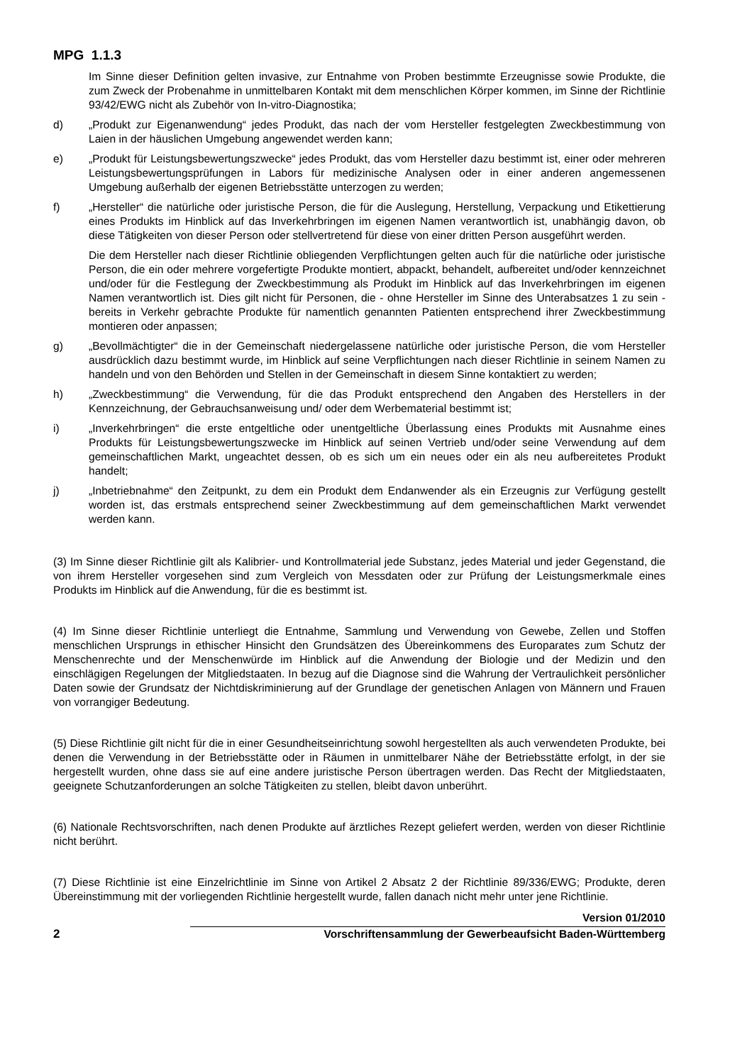MPG 1.1.3
Im Sinne dieser Definition gelten invasive, zur Entnahme von Proben bestimmte Erzeugnisse sowie Produkte, die zum Zweck der Probenahme in unmittelbaren Kontakt mit dem menschlichen Körper kommen, im Sinne der Richtlinie 93/42/EWG nicht als Zubehör von In-vitro-Diagnostika;
d) „Produkt zur Eigenanwendung“ jedes Produkt, das nach der vom Hersteller festgelegten Zweckbestimmung von Laien in der häuslichen Umgebung angewendet werden kann;
e) „Produkt für Leistungsbewertungszwecke“ jedes Produkt, das vom Hersteller dazu bestimmt ist, einer oder mehreren Leistungsbewertungsprüfungen in Labors für medizinische Analysen oder in einer anderen angemessenen Umgebung außerhalb der eigenen Betriebsstätte unterzogen zu werden;
f) „Hersteller“ die natürliche oder juristische Person, die für die Auslegung, Herstellung, Verpackung und Etikettierung eines Produkts im Hinblick auf das Inverkehrbringen im eigenen Namen verantwortlich ist, unabhängig davon, ob diese Tätigkeiten von dieser Person oder stellvertretend für diese von einer dritten Person ausgeführt werden.
Die dem Hersteller nach dieser Richtlinie obliegenden Verpflichtungen gelten auch für die natürliche oder juristische Person, die ein oder mehrere vorgefertigte Produkte montiert, abpackt, behandelt, aufbereitet und/oder kennzeichnet und/oder für die Festlegung der Zweckbestimmung als Produkt im Hinblick auf das Inverkehrbringen im eigenen Namen verantwortlich ist. Dies gilt nicht für Personen, die - ohne Hersteller im Sinne des Unterabsatzes 1 zu sein - bereits in Verkehr gebrachte Produkte für namentlich genannten Patienten entsprechend ihrer Zweckbestimmung montieren oder anpassen;
g) „Bevollmächtigter“ die in der Gemeinschaft niedergelassene natürliche oder juristische Person, die vom Hersteller ausdrücklich dazu bestimmt wurde, im Hinblick auf seine Verpflichtungen nach dieser Richtlinie in seinem Namen zu handeln und von den Behörden und Stellen in der Gemeinschaft in diesem Sinne kontaktiert zu werden;
h) „Zweckbestimmung“ die Verwendung, für die das Produkt entsprechend den Angaben des Herstellers in der Kennzeichnung, der Gebrauchsanweisung und/ oder dem Werbematerial bestimmt ist;
i) „Inverkehrbringen“ die erste entgeltliche oder unentgeltliche Überlassung eines Produkts mit Ausnahme eines Produkts für Leistungsbewertungszwecke im Hinblick auf seinen Vertrieb und/oder seine Verwendung auf dem gemeinschaftlichen Markt, ungeachtet dessen, ob es sich um ein neues oder ein als neu aufbereitetes Produkt handelt;
j) „Inbetriebnahme“ den Zeitpunkt, zu dem ein Produkt dem Endanwender als ein Erzeugnis zur Verfügung gestellt worden ist, das erstmals entsprechend seiner Zweckbestimmung auf dem gemeinschaftlichen Markt verwendet werden kann.
(3) Im Sinne dieser Richtlinie gilt als Kalibrier- und Kontrollmaterial jede Substanz, jedes Material und jeder Gegenstand, die von ihrem Hersteller vorgesehen sind zum Vergleich von Messdaten oder zur Prüfung der Leistungsmerkmale eines Produkts im Hinblick auf die Anwendung, für die es bestimmt ist.
(4) Im Sinne dieser Richtlinie unterliegt die Entnahme, Sammlung und Verwendung von Gewebe, Zellen und Stoffen menschlichen Ursprungs in ethischer Hinsicht den Grundsätzen des Übereinkommens des Europarates zum Schutz der Menschenrechte und der Menschenwürde im Hinblick auf die Anwendung der Biologie und der Medizin und den einschlägigen Regelungen der Mitgliedstaaten. In bezug auf die Diagnose sind die Wahrung der Vertraulichkeit persönlicher Daten sowie der Grundsatz der Nichtdiskriminierung auf der Grundlage der genetischen Anlagen von Männern und Frauen von vorrangiger Bedeutung.
(5) Diese Richtlinie gilt nicht für die in einer Gesundheitseinrichtung sowohl hergestellten als auch verwendeten Produkte, bei denen die Verwendung in der Betriebsstätte oder in Räumen in unmittelbarer Nähe der Betriebsstätte erfolgt, in der sie hergestellt wurden, ohne dass sie auf eine andere juristische Person übertragen werden. Das Recht der Mitgliedstaaten, geeignete Schutzanforderungen an solche Tätigkeiten zu stellen, bleibt davon unberührt.
(6) Nationale Rechtsvorschriften, nach denen Produkte auf ärztliches Rezept geliefert werden, werden von dieser Richtlinie nicht berührt.
(7) Diese Richtlinie ist eine Einzelrichtlinie im Sinne von Artikel 2 Absatz 2 der Richtlinie 89/336/EWG; Produkte, deren Übereinstimmung mit der vorliegenden Richtlinie hergestellt wurde, fallen danach nicht mehr unter jene Richtlinie.
2
Version 01/2010
Vorschriftensammlung der Gewerbeaufsicht Baden-Württemberg